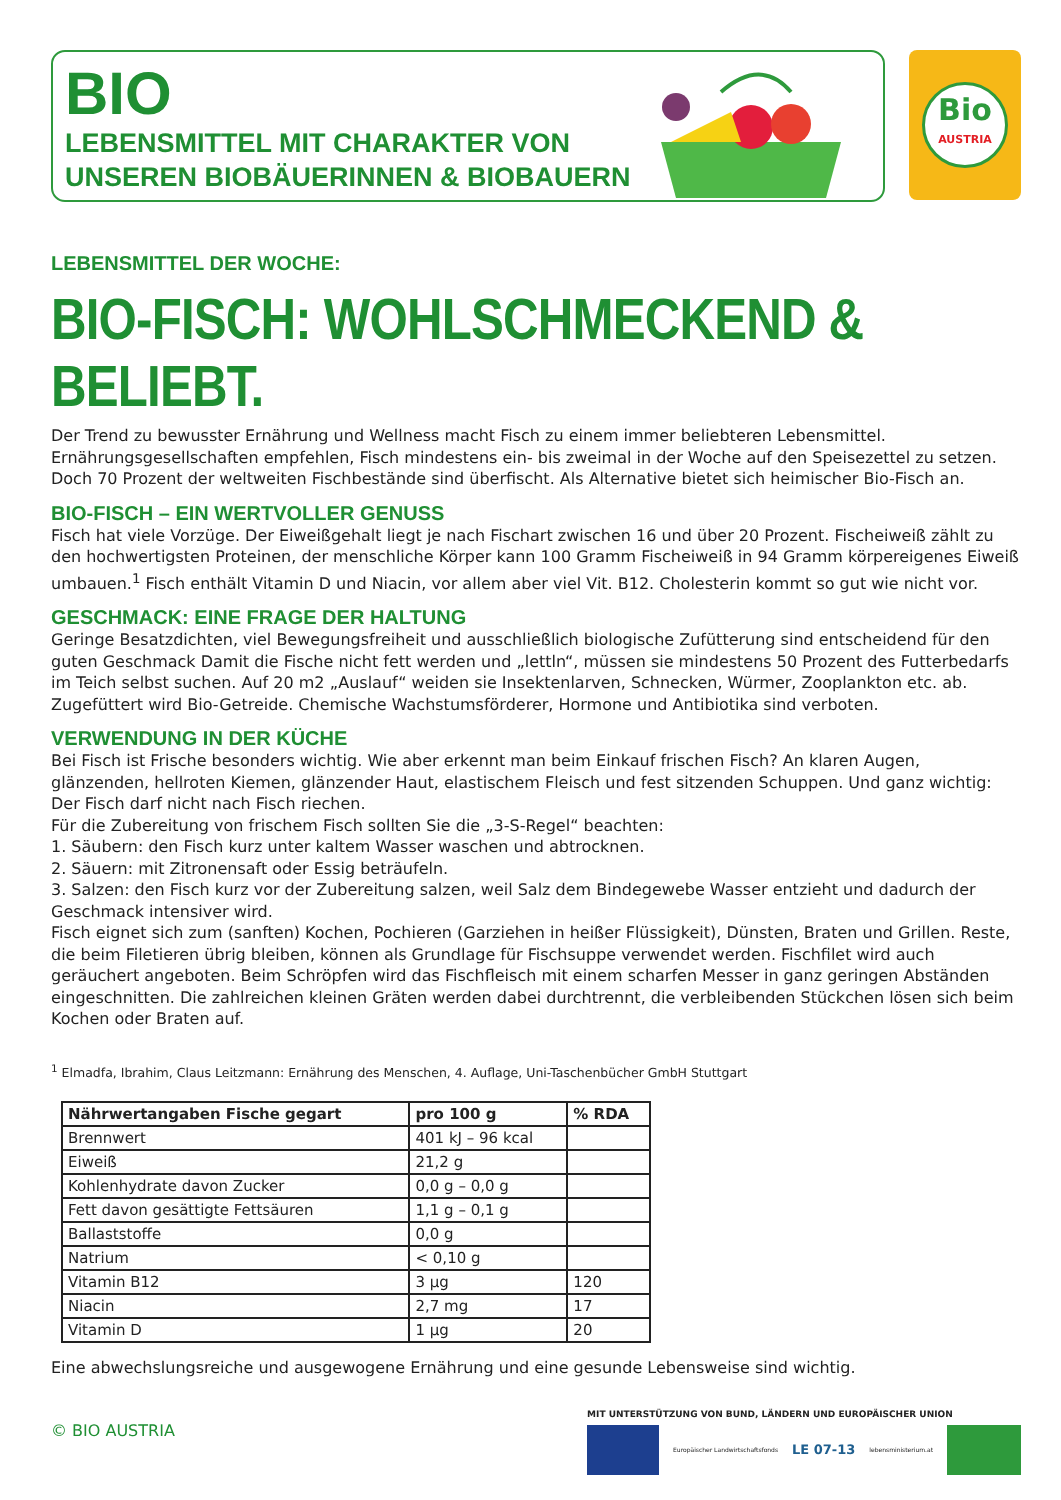BIO
LEBENSMITTEL MIT CHARAKTER VON
UNSEREN BIOBÄUERINNEN & BIOBAUERN
Bio
AUSTRIA
LEBENSMITTEL DER WOCHE:
BIO-FISCH: WOHLSCHMECKEND & BELIEBT.
Der Trend zu bewusster Ernährung und Wellness macht Fisch zu einem immer beliebteren Lebensmittel. Ernährungsgesellschaften empfehlen, Fisch mindestens ein- bis zweimal in der Woche auf den Speisezettel zu setzen. Doch 70 Prozent der weltweiten Fischbestände sind überfischt. Als Alternative bietet sich heimischer Bio-Fisch an.
BIO-FISCH – EIN WERTVOLLER GENUSS
Fisch hat viele Vorzüge. Der Eiweißgehalt liegt je nach Fischart zwischen 16 und über 20 Prozent. Fischeiweiß zählt zu den hochwertigsten Proteinen, der menschliche Körper kann 100 Gramm Fischeiweiß in 94 Gramm körpereigenes Eiweiß umbauen.<sup>1</sup> Fisch enthält Vitamin D und Niacin, vor allem aber viel Vit. B12. Cholesterin kommt so gut wie nicht vor.
GESCHMACK: EINE FRAGE DER HALTUNG
Geringe Besatzdichten, viel Bewegungsfreiheit und ausschließlich biologische Zufütterung sind entscheidend für den guten Geschmack Damit die Fische nicht fett werden und „lettln“, müssen sie mindestens 50 Prozent des Futterbedarfs im Teich selbst suchen. Auf 20 m2 „Auslauf“ weiden sie Insektenlarven, Schnecken, Würmer, Zooplankton etc. ab. Zugefüttert wird Bio-Getreide. Chemische Wachstumsförderer, Hormone und Antibiotika sind verboten.
VERWENDUNG IN DER KÜCHE
Bei Fisch ist Frische besonders wichtig. Wie aber erkennt man beim Einkauf frischen Fisch? An klaren Augen, glänzenden, hellroten Kiemen, glänzender Haut, elastischem Fleisch und fest sitzenden Schuppen. Und ganz wichtig: Der Fisch darf nicht nach Fisch riechen.
Für die Zubereitung von frischem Fisch sollten Sie die „3-S-Regel“ beachten:
1. Säubern: den Fisch kurz unter kaltem Wasser waschen und abtrocknen.
2. Säuern: mit Zitronensaft oder Essig beträufeln.
3. Salzen: den Fisch kurz vor der Zubereitung salzen, weil Salz dem Bindegewebe Wasser entzieht und dadurch der Geschmack intensiver wird.
Fisch eignet sich zum (sanften) Kochen, Pochieren (Garziehen in heißer Flüssigkeit), Dünsten, Braten und Grillen. Reste, die beim Filetieren übrig bleiben, können als Grundlage für Fischsuppe verwendet werden. Fischfilet wird auch geräuchert angeboten. Beim Schröpfen wird das Fischfleisch mit einem scharfen Messer in ganz geringen Abständen eingeschnitten. Die zahlreichen kleinen Gräten werden dabei durchtrennt, die verbleibenden Stückchen lösen sich beim Kochen oder Braten auf.
<sup>1</sup> Elmadfa, Ibrahim, Claus Leitzmann: Ernährung des Menschen, 4. Auflage, Uni-Taschenbücher GmbH Stuttgart
| Nährwertangaben Fische gegart | pro 100 g | % RDA |
| --- | --- | --- |
| Brennwert | 401 kJ – 96 kcal | |
| Eiweiß | 21,2 g | |
| Kohlenhydrate davon Zucker | 0,0 g – 0,0 g | |
| Fett davon gesättigte Fettsäuren | 1,1 g – 0,1 g | |
| Ballaststoffe | 0,0 g | |
| Natrium | < 0,10 g | |
| Vitamin B12 | 3 µg | 120 |
| Niacin | 2,7 mg | 17 |
| Vitamin D | 1 µg | 20 |
Eine abwechslungsreiche und ausgewogene Ernährung und eine gesunde Lebensweise sind wichtig.
© BIO AUSTRIA
MIT UNTERSTÜTZUNG VON BUND, LÄNDERN UND EUROPÄISCHER UNION
Europäischer Landwirtschaftsfonds
LE 07-13
lebensministerium.at